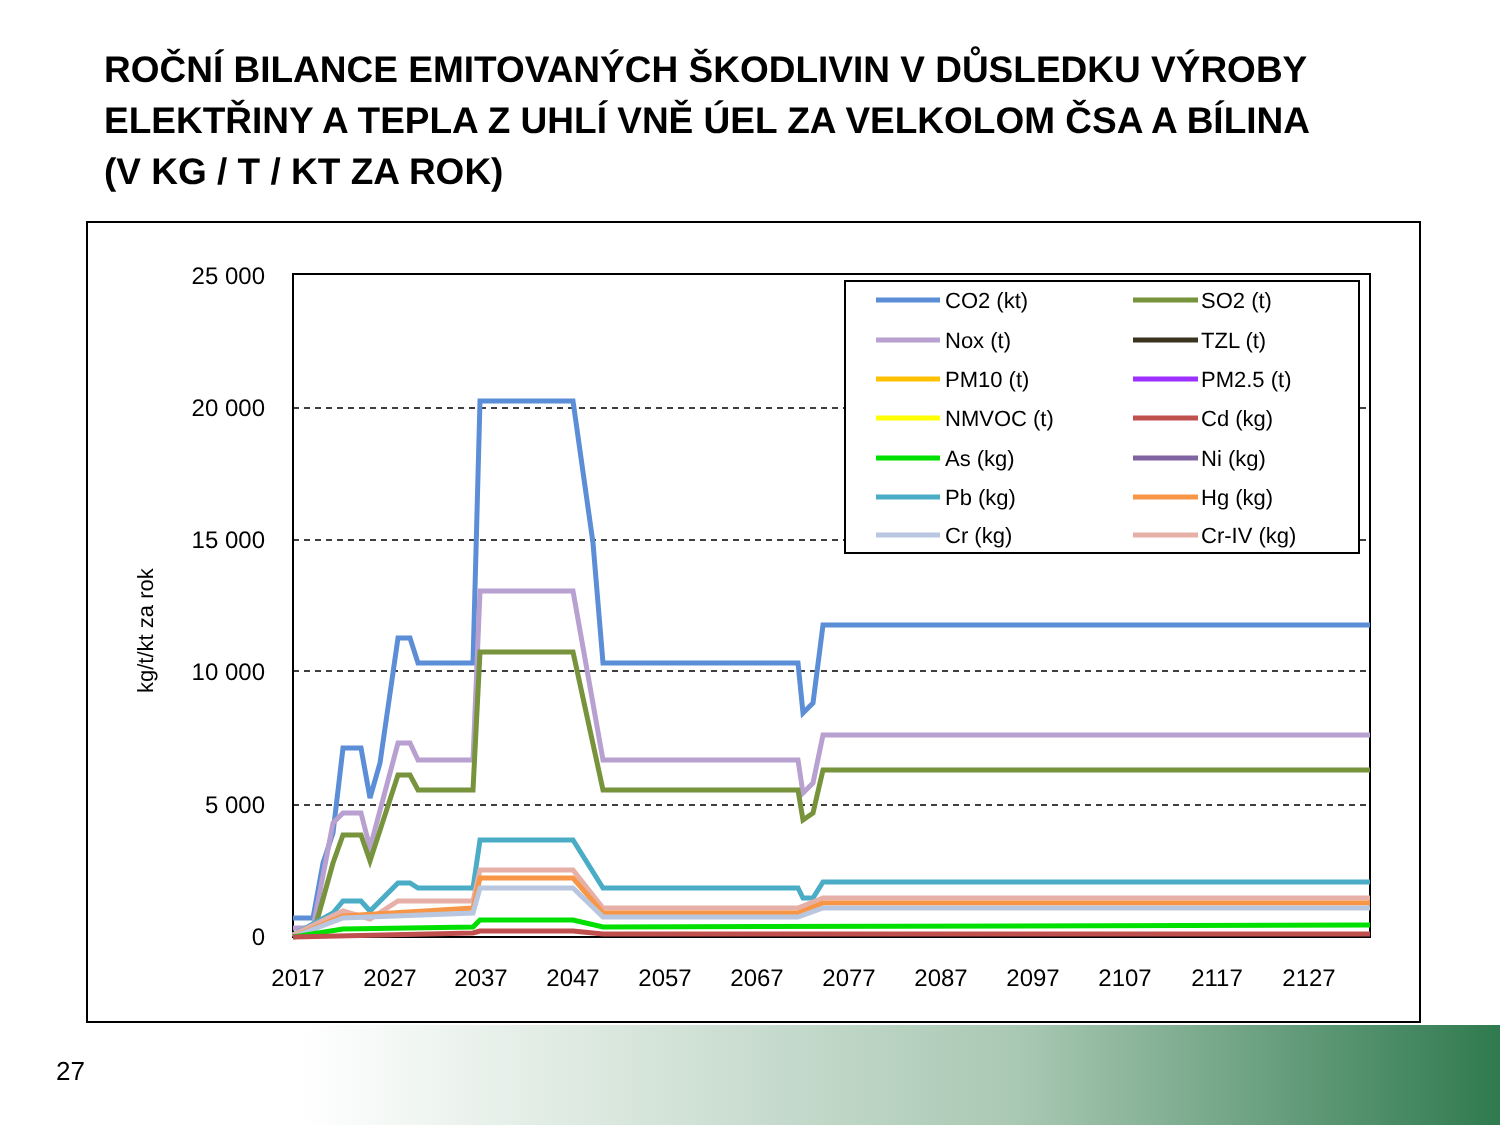ROČNÍ BILANCE EMITOVANÝCH ŠKODLIVIN V DŮSLEDKU VÝROBY
ELEKTŘINY A TEPLA Z UHLÍ VNĚ ÚEL ZA VELKOLOM ČSA A BÍLINA
(V KG / T / KT ZA ROK)
25 000
20 000
15 000
10 000
5 000
0
2017
2027
2037
2047
2057
2067
2077
2087
2097
2107
2117
2127
kg/t/kt za rok
CO2 (kt)
SO2 (t)
Nox (t)
TZL (t)
PM10 (t)
PM2.5 (t)
NMVOC (t)
Cd (kg)
As (kg)
Ni (kg)
Pb (kg)
Hg (kg)
Cr (kg)
Cr-IV (kg)
27